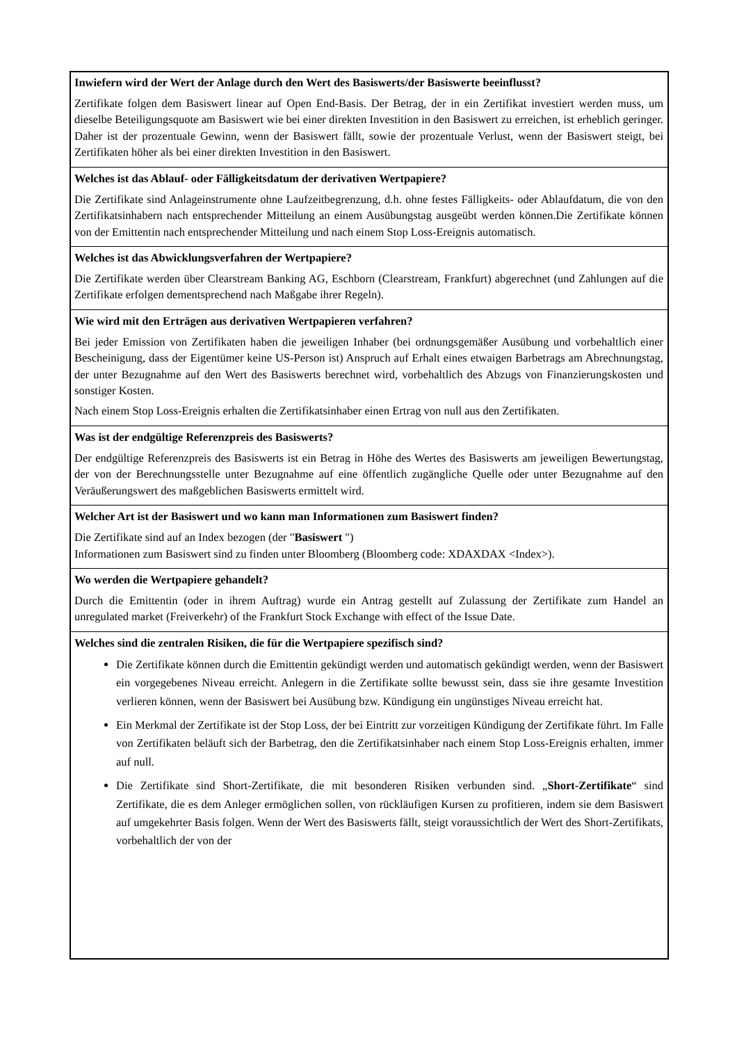Inwiefern wird der Wert der Anlage durch den Wert des Basiswerts/der Basiswerte beeinflusst?
Zertifikate folgen dem Basiswert linear auf Open End-Basis. Der Betrag, der in ein Zertifikat investiert werden muss, um dieselbe Beteiligungsquote am Basiswert wie bei einer direkten Investition in den Basiswert zu erreichen, ist erheblich geringer. Daher ist der prozentuale Gewinn, wenn der Basiswert fällt, sowie der prozentuale Verlust, wenn der Basiswert steigt, bei Zertifikaten höher als bei einer direkten Investition in den Basiswert.
Welches ist das Ablauf- oder Fälligkeitsdatum der derivativen Wertpapiere?
Die Zertifikate sind Anlageinstrumente ohne Laufzeitbegrenzung, d.h. ohne festes Fälligkeits- oder Ablaufdatum, die von den Zertifikatsinhabern nach entsprechender Mitteilung an einem Ausübungstag ausgeübt werden können.Die Zertifikate können von der Emittentin nach entsprechender Mitteilung und nach einem Stop Loss-Ereignis automatisch.
Welches ist das Abwicklungsverfahren der Wertpapiere?
Die Zertifikate werden über Clearstream Banking AG, Eschborn (Clearstream, Frankfurt) abgerechnet (und Zahlungen auf die Zertifikate erfolgen dementsprechend nach Maßgabe ihrer Regeln).
Wie wird mit den Erträgen aus derivativen Wertpapieren verfahren?
Bei jeder Emission von Zertifikaten haben die jeweiligen Inhaber (bei ordnungsgemäßer Ausübung und vorbehaltlich einer Bescheinigung, dass der Eigentümer keine US-Person ist) Anspruch auf Erhalt eines etwaigen Barbetrags am Abrechnungstag, der unter Bezugnahme auf den Wert des Basiswerts berechnet wird, vorbehaltlich des Abzugs von Finanzierungskosten und sonstiger Kosten.
Nach einem Stop Loss-Ereignis erhalten die Zertifikatsinhaber einen Ertrag von null aus den Zertifikaten.
Was ist der endgültige Referenzpreis des Basiswerts?
Der endgültige Referenzpreis des Basiswerts ist ein Betrag in Höhe des Wertes des Basiswerts am jeweiligen Bewertungstag, der von der Berechnungsstelle unter Bezugnahme auf eine öffentlich zugängliche Quelle oder unter Bezugnahme auf den Veräußerungswert des maßgeblichen Basiswerts ermittelt wird.
Welcher Art ist der Basiswert und wo kann man Informationen zum Basiswert finden?
Die Zertifikate sind auf an Index bezogen (der "Basiswert ")
Informationen zum Basiswert sind zu finden unter Bloomberg (Bloomberg code: XDAXDAX <Index>).
Wo werden die Wertpapiere gehandelt?
Durch die Emittentin (oder in ihrem Auftrag) wurde ein Antrag gestellt auf Zulassung der Zertifikate zum Handel an unregulated market (Freiverkehr) of the Frankfurt Stock Exchange with effect of the Issue Date.
Welches sind die zentralen Risiken, die für die Wertpapiere spezifisch sind?
Die Zertifikate können durch die Emittentin gekündigt werden und automatisch gekündigt werden, wenn der Basiswert ein vorgegebenes Niveau erreicht. Anlegern in die Zertifikate sollte bewusst sein, dass sie ihre gesamte Investition verlieren können, wenn der Basiswert bei Ausübung bzw. Kündigung ein ungünstiges Niveau erreicht hat.
Ein Merkmal der Zertifikate ist der Stop Loss, der bei Eintritt zur vorzeitigen Kündigung der Zertifikate führt. Im Falle von Zertifikaten beläuft sich der Barbetrag, den die Zertifikatsinhaber nach einem Stop Loss-Ereignis erhalten, immer auf null.
Die Zertifikate sind Short-Zertifikate, die mit besonderen Risiken verbunden sind. „Short-Zertifikate“ sind Zertifikate, die es dem Anleger ermöglichen sollen, von rückläufigen Kursen zu profitieren, indem sie dem Basiswert auf umgekehrter Basis folgen. Wenn der Wert des Basiswerts fällt, steigt voraussichtlich der Wert des Short-Zertifikats, vorbehaltlich der von der